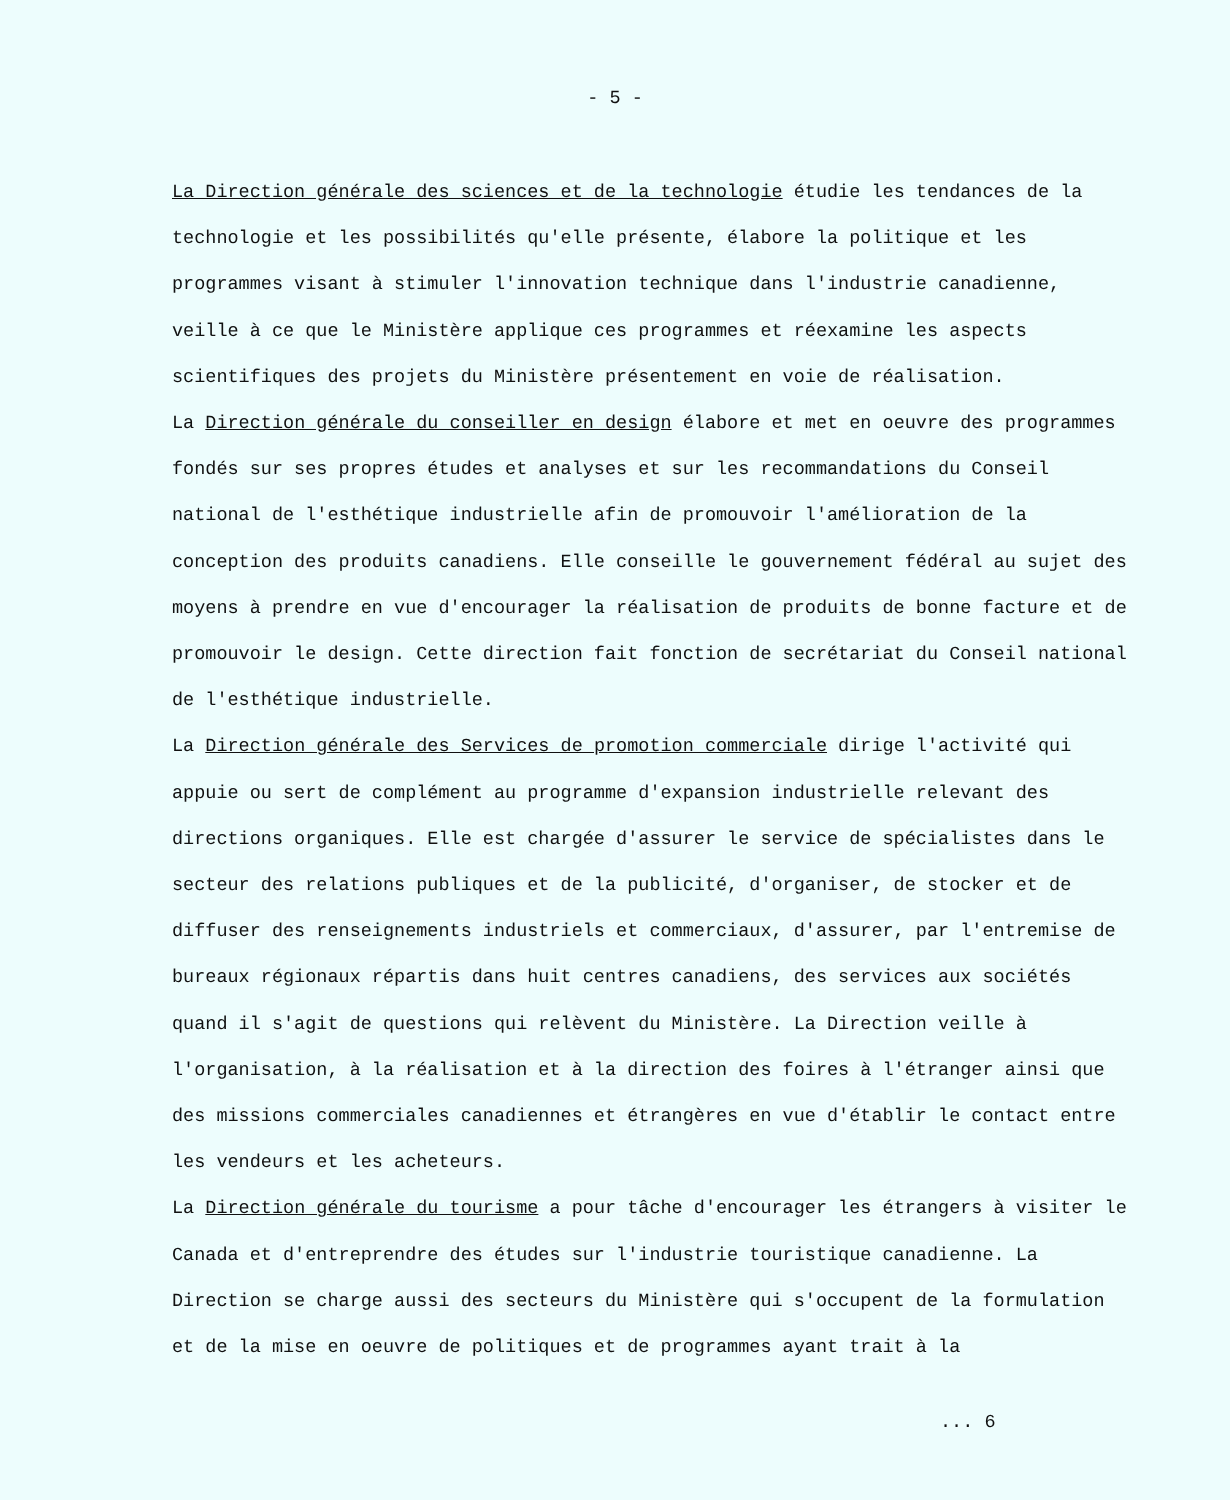- 5 -
La Direction générale des sciences et de la technologie étudie les tendances de la technologie et les possibilités qu'elle présente, élabore la politique et les programmes visant à stimuler l'innovation technique dans l'industrie canadienne, veille à ce que le Ministère applique ces programmes et réexamine les aspects scientifiques des projets du Ministère présentement en voie de réalisation.
La Direction générale du conseiller en design élabore et met en oeuvre des programmes fondés sur ses propres études et analyses et sur les recommandations du Conseil national de l'esthétique industrielle afin de promouvoir l'amélioration de la conception des produits canadiens. Elle conseille le gouvernement fédéral au sujet des moyens à prendre en vue d'encourager la réalisation de produits de bonne facture et de promouvoir le design. Cette direction fait fonction de secrétariat du Conseil national de l'esthétique industrielle.
La Direction générale des Services de promotion commerciale dirige l'activité qui appuie ou sert de complément au programme d'expansion industrielle relevant des directions organiques. Elle est chargée d'assurer le service de spécialistes dans le secteur des relations publiques et de la publicité, d'organiser, de stocker et de diffuser des renseignements industriels et commerciaux, d'assurer, par l'entremise de bureaux régionaux répartis dans huit centres canadiens, des services aux sociétés quand il s'agit de questions qui relèvent du Ministère. La Direction veille à l'organisation, à la réalisation et à la direction des foires à l'étranger ainsi que des missions commerciales canadiennes et étrangères en vue d'établir le contact entre les vendeurs et les acheteurs.
La Direction générale du tourisme a pour tâche d'encourager les étrangers à visiter le Canada et d'entreprendre des études sur l'industrie touristique canadienne. La Direction se charge aussi des secteurs du Ministère qui s'occupent de la formulation et de la mise en oeuvre de politiques et de programmes ayant trait à la
... 6